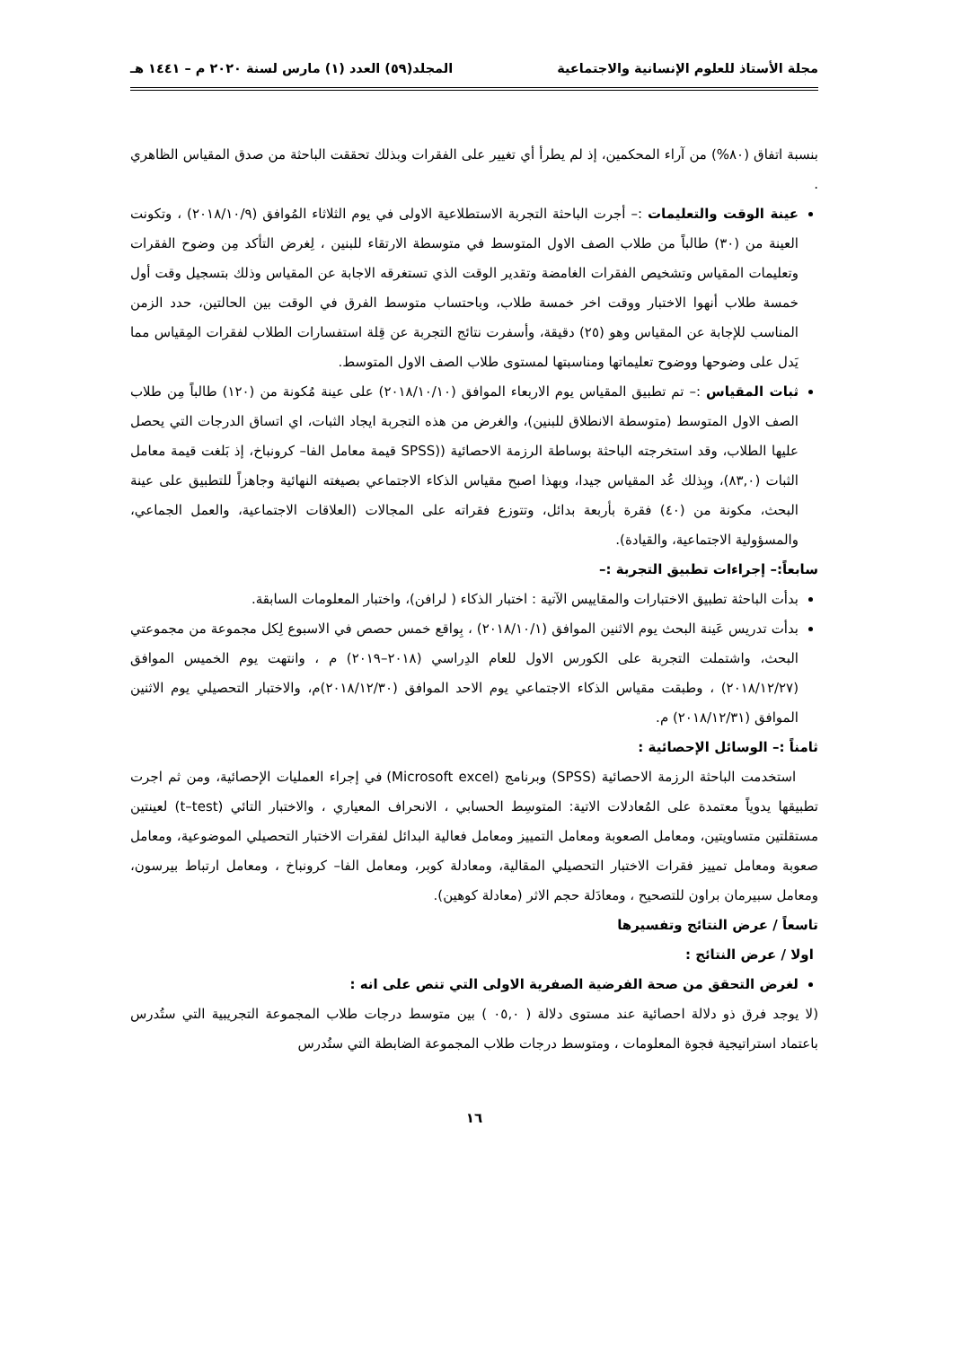مجلة الأستاذ للعلوم الإنسانية والاجتماعية المجلد(٥٩) العدد (١) مارس لسنة ٢٠٢٠ م – ١٤٤١ هـ
بنسبة اتفاق (٨٠%) من آراء المحكمين، إذ لم يطرأ أي تغيير على الفقرات وبذلك تحققت الباحثة من صدق المقياس الظاهري .
عينة الوقت والتعليمات :– أجرت الباحثة التجربة الاستطلاعية الاولى في يوم الثلاثاء المُوافق (٢٠١٨/١٠/٩) ، وتكونت العينة من (٣٠) طالباً من طلاب الصف الاول المتوسط في متوسطة الارتقاء للبنين ، لِغرض التأكد مِن وضوح الفقرات وتعليمات المقياس وتشخيص الفقرات الغامضة وتقدير الوقت الذي تستغرقه الاجابة عن المقياس وذلك بتسجيل وقت أول خمسة طلاب أنهوا الاختبار ووقت اخر خمسة طلاب، وباحتساب متوسط الفرق في الوقت بين الحالتين، حدد الزمن المناسب للإجابة عن المقياس وهو (٢٥) دقيقة، وأسفرت نتائج التجربة عن قِلة استفسارات الطلاب لفقرات المِقياس مما يَدل على وضوحها ووضوح تعليماتها ومناسبتها لمستوى طلاب الصف الاول المتوسط.
ثبات المقياس :– تم تطبيق المقياس يوم الاربعاء الموافق (٢٠١٨/١٠/١٠) على عينة مُكونة من (١٢٠) طالباً مِن طلاب الصف الاول المتوسط (متوسطة الانطلاق للبنين)، والغرض من هذه التجربة ايجاد الثبات، اي اتساق الدرجات التي يحصل عليها الطلاب، وقد استخرجته الباحثة بوساطة الرزمة الاحصائية ((SPSS قيمة معامل الفا– كرونباخ، إذ بَلغت قيمة معامل الثبات (٨٣,٠)، وبِذلك عُد المقياس جيدا، وبهذا اصبح مقياس الذكاء الاجتماعي بصيغته النهائية وجاهزاً للتطبيق على عينة البحث، مكونة من (٤٠) فقرة بأربعة بدائل، وتتوزع فقراته على المجالات (العلاقات الاجتماعية، والعمل الجماعي، والمسؤولية الاجتماعية، والقيادة).
سابعاً:– إجراءات تطبيق التجربة :–
بدأت الباحثة تطبيق الاختبارات والمقاييس الآتية : اختبار الذكاء ( لرافن)، واختبار المعلومات السابقة.
بدأت تدريس عَينة البحث يوم الاثنين الموافق (٢٠١٨/١٠/١) ، بِواقع خمس حصص في الاسبوع لِكل مجموعة من مجموعتي البحث، واشتملت التجربة على الكورس الاول للعام الدِراسي (٢٠١٨–٢٠١٩) م ، وانتهت يوم الخميس الموافق (٢٠١٨/١٢/٢٧) ، وطبقت مقياس الذكاء الاجتماعي يوم الاحد الموافق (٢٠١٨/١٢/٣٠)م، والاختبار التحصيلي يوم الاثنين الموافق (٢٠١٨/١٢/٣١) م.
ثامناً :– الوسائل الإحصائية :
استخدمت الباحثة الرزمة الاحصائية (SPSS) وبرنامج (Microsoft excel) في إجراء العمليات الإحصائية، ومن ثم اجرت تطبيقها يدوياً معتمدة على المُعادلات الاتية: المتوسِط الحسابي ، الانحراف المعياري ، والاختبار التائي (t–test) لعينتين مستقلتين متساويتين، ومعامل الصعوبة ومعامل التمييز ومعامل فعالية البدائل لفقرات الاختبار التحصيلي الموضوعية، ومعامل صعوبة ومعامل تمييز فقرات الاختبار التحصيلي المقالية، ومعادلة كوبر، ومعامل الفا– كرونباخ ، ومعامل ارتباط بيرسون، ومعامل سبيرمان براون للتصحيح ، ومعادَلة حجم الاثر (معادلة كوهين).
تاسعاً / عرض النتائج وتفسيرها
اولا / عرض النتائج :
لغرض التحقق من صحة الفرضية الصفرية الاولى التي تنص على انه :
(لا يوجد فرق ذو دلالة احصائية عند مستوى دلالة ( ٠٥,٠ ) بين متوسط درجات طلاب المجموعة التجريبية التي ستُدرس باعتماد استراتيجية فجوة المعلومات ، ومتوسط درجات طلاب المجموعة الضابطة التي ستُدرس
١٦